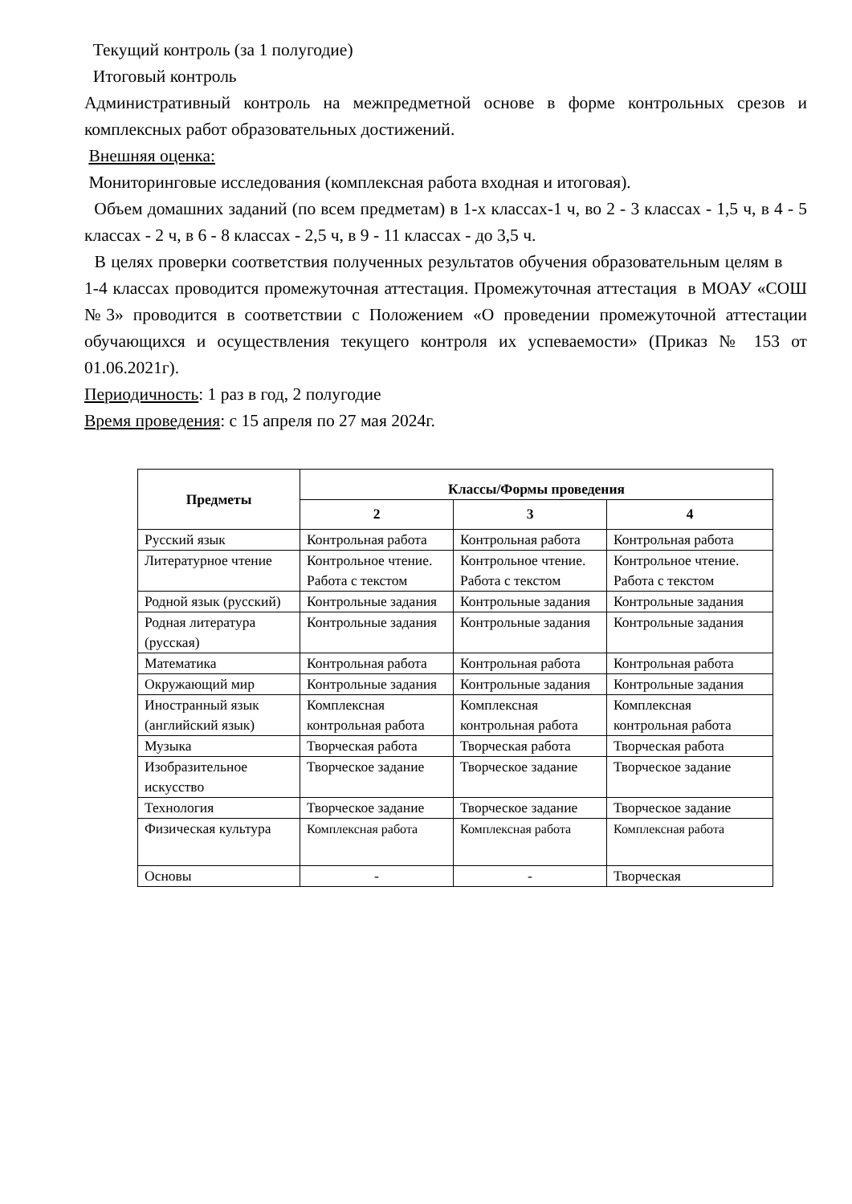Текущий контроль (за 1 полугодие)
Итоговый контроль
Административный контроль на межпредметной основе в форме контрольных срезов и комплексных работ образовательных достижений.
Внешняя оценка:
Мониторинговые исследования (комплексная работа входная и итоговая).
Объем домашних заданий (по всем предметам) в 1-х классах-1 ч, во 2 - 3 классах - 1,5 ч, в 4 - 5 классах - 2 ч, в 6 - 8 классах - 2,5 ч, в 9 - 11 классах - до 3,5 ч.
В целях проверки соответствия полученных результатов обучения образовательным целям в 1-4 классах проводится промежуточная аттестация. Промежуточная аттестация в МОАУ «СОШ №3» проводится в соответствии с Положением «О проведении промежуточной аттестации обучающихся и осуществления текущего контроля их успеваемости» (Приказ № 153 от 01.06.2021г).
Периодичность: 1 раз в год, 2 полугодие
Время проведения: с 15 апреля по 27 мая 2024г.
| Предметы | Классы/Формы проведения | | |
| --- | --- | --- | --- |
| | 2 | 3 | 4 |
| Русский язык | Контрольная работа | Контрольная работа | Контрольная работа |
| Литературное чтение | Контрольное чтение. Работа с текстом | Контрольное чтение. Работа с текстом | Контрольное чтение. Работа с текстом |
| Родной язык (русский) | Контрольные задания | Контрольные задания | Контрольные задания |
| Родная литература (русская) | Контрольные задания | Контрольные задания | Контрольные задания |
| Математика | Контрольная работа | Контрольная работа | Контрольная работа |
| Окружающий мир | Контрольные задания | Контрольные задания | Контрольные задания |
| Иностранный язык (английский язык) | Комплексная контрольная работа | Комплексная контрольная работа | Комплексная контрольная работа |
| Музыка | Творческая работа | Творческая работа | Творческая работа |
| Изобразительное искусство | Творческое задание | Творческое задание | Творческое задание |
| Технология | Творческое задание | Творческое задание | Творческое задание |
| Физическая культура | Комплексная работа | Комплексная работа | Комплексная работа |
| Основы | - | - | Творческая |